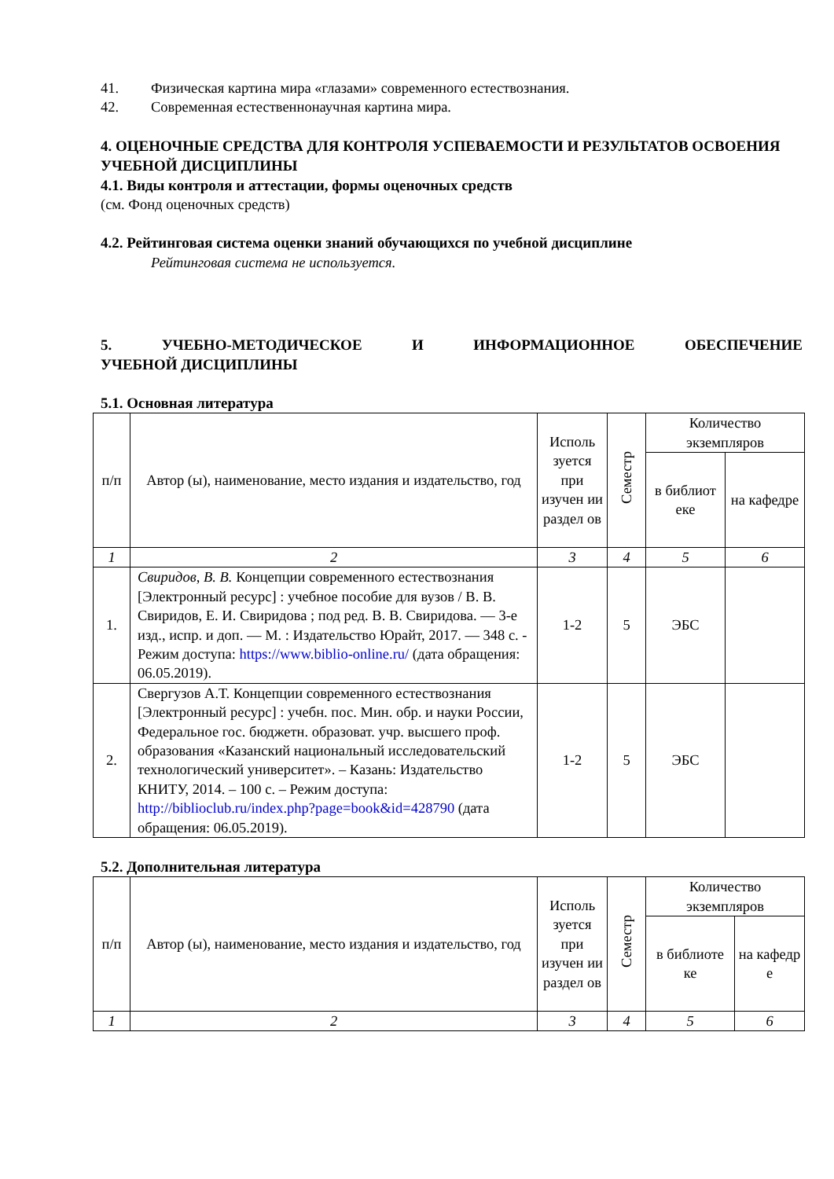41. Физическая картина мира «глазами» современного естествознания.
42. Современная естественнонаучная картина мира.
4. ОЦЕНОЧНЫЕ СРЕДСТВА ДЛЯ КОНТРОЛЯ УСПЕВАЕМОСТИ И РЕЗУЛЬТАТОВ ОСВОЕНИЯ УЧЕБНОЙ ДИСЦИПЛИНЫ
4.1. Виды контроля и аттестации, формы оценочных средств
(см. Фонд оценочных средств)
4.2. Рейтинговая система оценки знаний обучающихся по учебной дисциплине
Рейтинговая система не используется.
5. УЧЕБНО-МЕТОДИЧЕСКОЕ И ИНФОРМАЦИОННОЕ ОБЕСПЕЧЕНИЕ
УЧЕБНОЙ ДИСЦИПЛИНЫ
5.1. Основная литература
| п/п | Автор (ы), наименование, место издания и издательство, год | Исполь зуется при изучен ии раздел ов | Семестр | Количество экземпляров | |
| --- | --- | --- | --- | --- | --- |
| | | | | в библиот еке | на кафедре |
| 1 | 2 | 3 | 4 | 5 | 6 |
| 1. | Свиридов, В. В. Концепции современного естествознания [Электронный ресурс] : учебное пособие для вузов / В. В. Свиридов, Е. И. Свиридова ; под ред. В. В. Свиридова. — 3-е изд., испр. и доп. — М. : Издательство Юрайт, 2017. — 348 с. - Режим доступа: https://www.biblio-online.ru/ (дата обращения: 06.05.2019). | 1-2 | 5 | ЭБС | |
| 2. | Свергузов А.Т. Концепции современного естествознания [Электронный ресурс] : учебн. пос. Мин. обр. и науки России, Федеральное гос. бюджетн. образоват. учр. высшего проф. образования «Казанский национальный исследовательский технологический университет». – Казань: Издательство КНИТУ, 2014. – 100 с. – Режим доступа: http://biblioclub.ru/index.php?page=book&id=428790 (дата обращения: 06.05.2019). | 1-2 | 5 | ЭБС | |
5.2. Дополнительная литература
| п/п | Автор (ы), наименование, место издания и издательство, год | Исполь зуется при изучен ии раздел ов | Семестр | Количество экземпляров | |
| --- | --- | --- | --- | --- | --- |
| | | | | в библиоте ке | на кафедр е |
| 1 | 2 | 3 | 4 | 5 | 6 |